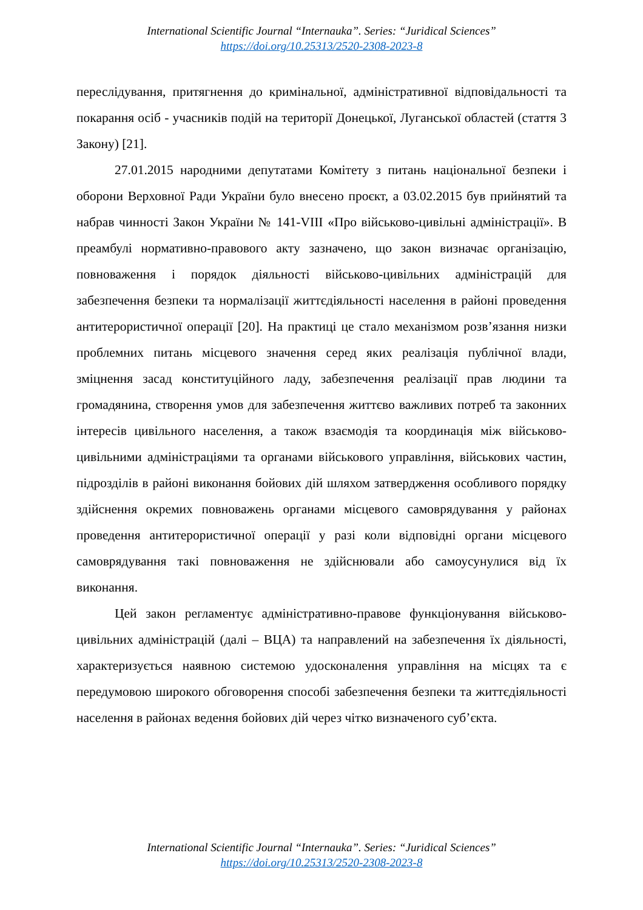International Scientific Journal “Internauka”. Series: “Juridical Sciences”
https://doi.org/10.25313/2520-2308-2023-8
переслідування, притягнення до кримінальної, адміністративної відповідальності та покарання осіб - учасників подій на території Донецької, Луганської областей (стаття 3 Закону) [21].
27.01.2015 народними депутатами Комітету з питань національної безпеки і оборони Верховної Ради України було внесено проєкт, а 03.02.2015 був прийнятий та набрав чинності Закон України № 141-VIII «Про військово-цивільні адміністрації». В преамбулі нормативно-правового акту зазначено, що закон визначає організацію, повноваження і порядок діяльності військово-цивільних адміністрацій для забезпечення безпеки та нормалізації життєдіяльності населення в районі проведення антитерористичної операції [20]. На практиці це стало механізмом розв’язання низки проблемних питань місцевого значення серед яких реалізація публічної влади, зміцнення засад конституційного ладу, забезпечення реалізації прав людини та громадянина, створення умов для забезпечення життєво важливих потреб та законних інтересів цивільного населення, а також взаємодія та координація між військово-цивільними адміністраціями та органами військового управління, військових частин, підрозділів в районі виконання бойових дій шляхом затвердження особливого порядку здійснення окремих повноважень органами місцевого самоврядування у районах проведення антитерористичної операції у разі коли відповідні органи місцевого самоврядування такі повноваження не здійснювали або самоусунулися від їх виконання.
Цей закон регламентує адміністративно-правове функціонування військово-цивільних адміністрацій (далі – ВЦА) та направлений на забезпечення їх діяльності, характеризується наявною системою удосконалення управління на місцях та є передумовою широкого обговорення способі забезпечення безпеки та життєдіяльності населення в районах ведення бойових дій через чітко визначеного суб’єкта.
International Scientific Journal “Internauka”. Series: “Juridical Sciences”
https://doi.org/10.25313/2520-2308-2023-8